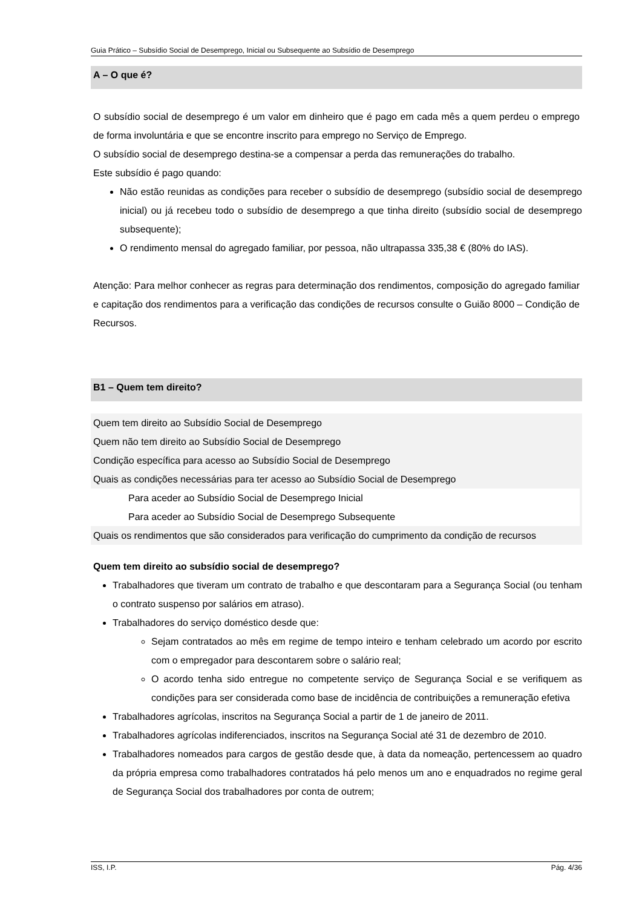Guia Prático – Subsídio Social de Desemprego, Inicial ou Subsequente ao Subsídio de Desemprego
A – O que é?
O subsídio social de desemprego é um valor em dinheiro que é pago em cada mês a quem perdeu o emprego de forma involuntária e que se encontre inscrito para emprego no Serviço de Emprego.
O subsídio social de desemprego destina-se a compensar a perda das remunerações do trabalho.
Este subsídio é pago quando:
Não estão reunidas as condições para receber o subsídio de desemprego (subsídio social de desemprego inicial) ou já recebeu todo o subsídio de desemprego a que tinha direito (subsídio social de desemprego subsequente);
O rendimento mensal do agregado familiar, por pessoa, não ultrapassa 335,38 € (80% do IAS).
Atenção: Para melhor conhecer as regras para determinação dos rendimentos, composição do agregado familiar e capitação dos rendimentos para a verificação das condições de recursos consulte o Guião 8000 – Condição de Recursos.
B1 – Quem tem direito?
Quem tem direito ao Subsídio Social de Desemprego
Quem não tem direito ao Subsídio Social de Desemprego
Condição específica para acesso ao Subsídio Social de Desemprego
Quais as condições necessárias para ter acesso ao Subsídio Social de Desemprego
Para aceder ao Subsídio Social de Desemprego Inicial
Para aceder ao Subsídio Social de Desemprego Subsequente
Quais os rendimentos que são considerados para verificação do cumprimento da condição de recursos
Quem tem direito ao subsídio social de desemprego?
Trabalhadores que tiveram um contrato de trabalho e que descontaram para a Segurança Social (ou tenham o contrato suspenso por salários em atraso).
Trabalhadores do serviço doméstico desde que:
Sejam contratados ao mês em regime de tempo inteiro e tenham celebrado um acordo por escrito com o empregador para descontarem sobre o salário real;
O acordo tenha sido entregue no competente serviço de Segurança Social e se verifiquem as condições para ser considerada como base de incidência de contribuições a remuneração efetiva
Trabalhadores agrícolas, inscritos na Segurança Social a partir de 1 de janeiro de 2011.
Trabalhadores agrícolas indiferenciados, inscritos na Segurança Social até 31 de dezembro de 2010.
Trabalhadores nomeados para cargos de gestão desde que, à data da nomeação, pertencessem ao quadro da própria empresa como trabalhadores contratados há pelo menos um ano e enquadrados no regime geral de Segurança Social dos trabalhadores por conta de outrem;
ISS, I.P. Pág. 4/36